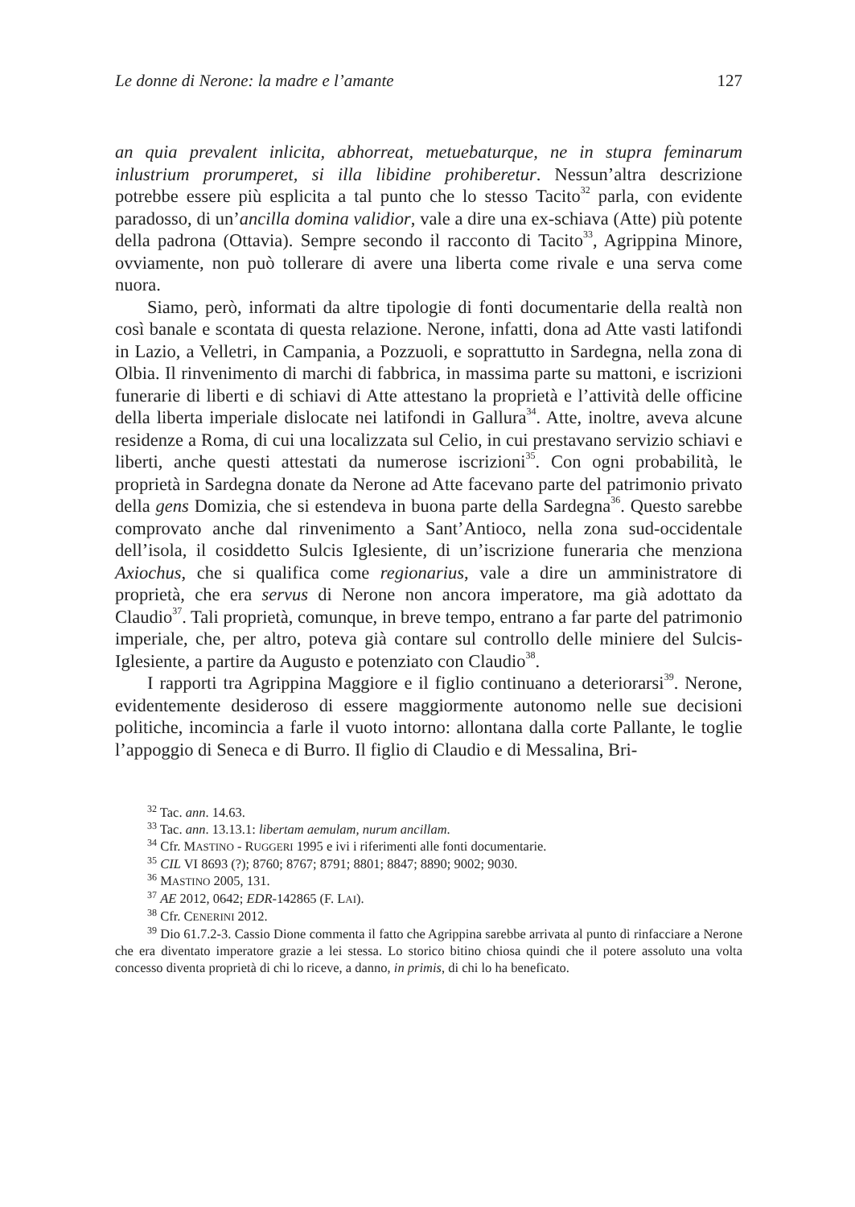Le donne di Nerone: la madre e l’amante 127
an quia prevalent inlicita, abhorreat, metuebaturque, ne in stupra feminarum inlustrium prorumperet, si illa libidine prohiberetur. Nessun’altra descrizione potrebbe essere più esplicita a tal punto che lo stesso Tacito<sup>32</sup> parla, con evidente paradosso, di un’ancilla domina validior, vale a dire una ex-schiava (Atte) più potente della padrona (Ottavia). Sempre secondo il racconto di Tacito<sup>33</sup>, Agrippina Minore, ovviamente, non può tollerare di avere una liberta come rivale e una serva come nuora.
Siamo, però, informati da altre tipologie di fonti documentarie della realtà non così banale e scontata di questa relazione. Nerone, infatti, dona ad Atte vasti latifondi in Lazio, a Velletri, in Campania, a Pozzuoli, e soprattutto in Sardegna, nella zona di Olbia. Il rinvenimento di marchi di fabbrica, in massima parte su mattoni, e iscrizioni funerarie di liberti e di schiavi di Atte attestano la proprietà e l’attività delle officine della liberta imperiale dislocate nei latifondi in Gallura<sup>34</sup>. Atte, inoltre, aveva alcune residenze a Roma, di cui una localizzata sul Celio, in cui prestavano servizio schiavi e liberti, anche questi attestati da numerose iscrizioni<sup>35</sup>. Con ogni probabilità, le proprietà in Sardegna donate da Nerone ad Atte facevano parte del patrimonio privato della gens Domizia, che si estendeva in buona parte della Sardegna<sup>36</sup>. Questo sarebbe comprovato anche dal rinvenimento a Sant’Antioco, nella zona sud-occidentale dell’isola, il cosiddetto Sulcis Iglesiente, di un’iscrizione funeraria che menziona Axiochus, che si qualifica come regionarius, vale a dire un amministratore di proprietà, che era servus di Nerone non ancora imperatore, ma già adottato da Claudio<sup>37</sup>. Tali proprietà, comunque, in breve tempo, entrano a far parte del patrimonio imperiale, che, per altro, poteva già contare sul controllo delle miniere del Sulcis-Iglesiente, a partire da Augusto e potenziato con Claudio<sup>38</sup>.
I rapporti tra Agrippina Maggiore e il figlio continuano a deteriorarsi<sup>39</sup>. Nerone, evidentemente desideroso di essere maggiormente autonomo nelle sue decisioni politiche, incomincia a farle il vuoto intorno: allontana dalla corte Pallante, le toglie l’appoggio di Seneca e di Burro. Il figlio di Claudio e di Messalina, Bri-
<sup>32</sup> Tac. ann. 14.63.
<sup>33</sup> Tac. ann. 13.13.1: libertam aemulam, nurum ancillam.
<sup>34</sup> Cfr. MASTINO - RUGGERI 1995 e ivi i riferimenti alle fonti documentarie.
<sup>35</sup> CIL VI 8693 (?); 8760; 8767; 8791; 8801; 8847; 8890; 9002; 9030.
<sup>36</sup> MASTINO 2005, 131.
<sup>37</sup> AE 2012, 0642; EDR-142865 (F. LAI).
<sup>38</sup> Cfr. CENERINI 2012.
<sup>39</sup> Dio 61.7.2-3. Cassio Dione commenta il fatto che Agrippina sarebbe arrivata al punto di rinfacciare a Nerone che era diventato imperatore grazie a lei stessa. Lo storico bitino chiosa quindi che il potere assoluto una volta concesso diventa proprietà di chi lo riceve, a danno, in primis, di chi lo ha beneficato.